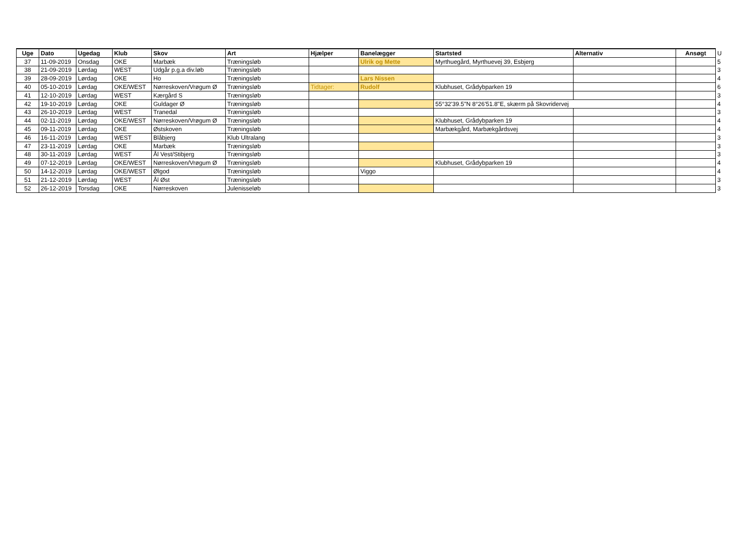| Uge | Dato | Ugedag | Klub | Skov | Art | Hjælper | Banelægger | Startsted | Alternativ | Ansøgt | U |
| 37 | 11-09-2019 | Onsdag | OKE | Marbæk | Træningsløb | | Ulrik og Mette | Myrthuegård, Myrthuevej 39, Esbjerg | | | 5 |
| 38 | 21-09-2019 | Lørdag | WEST | Udgår p.g.a div.løb | Træningsløb | | | | | | 3 |
| 39 | 28-09-2019 | Lørdag | OKE | Ho | Træningsløb | | Lars Nissen | | | | 4 |
| 40 | 05-10-2019 | Lørdag | OKE/WEST | Nørreskoven/Vrøgum Ø | Træningsløb | Tidtager: | Rudolf | Klubhuset, Grådybparken 19 | | | 6 |
| 41 | 12-10-2019 | Lørdag | WEST | Kærgård S | Træningsløb | | | | | | 3 |
| 42 | 19-10-2019 | Lørdag | OKE | Guldager Ø | Træningsløb | | | 55°32'39.5"N 8°26'51.8"E, skærm på Skovridervej | | | 4 |
| 43 | 26-10-2019 | Lørdag | WEST | Tranedal | Træningsløb | | | | | | 3 |
| 44 | 02-11-2019 | Lørdag | OKE/WEST | Nørreskoven/Vrøgum Ø | Træningsløb | | | Klubhuset, Grådybparken 19 | | | 4 |
| 45 | 09-11-2019 | Lørdag | OKE | Østskoven | Træningsløb | | | Marbækgård, Marbækgårdsvej | | | 4 |
| 46 | 16-11-2019 | Lørdag | WEST | Blåbjerg | Klub Ultralang | | | | | | 3 |
| 47 | 23-11-2019 | Lørdag | OKE | Marbæk | Træningsløb | | | | | | 3 |
| 48 | 30-11-2019 | Lørdag | WEST | Ål Vest/Stibjerg | Træningsløb | | | | | | 3 |
| 49 | 07-12-2019 | Lørdag | OKE/WEST | Nørreskoven/Vrøgum Ø | Træningsløb | | | Klubhuset, Grådybparken 19 | | | 4 |
| 50 | 14-12-2019 | Lørdag | OKE/WEST | Ølgod | Træningsløb | | Viggo | | | | 4 |
| 51 | 21-12-2019 | Lørdag | WEST | Ål Øst | Træningsløb | | | | | | 3 |
| 52 | 26-12-2019 | Torsdag | OKE | Nørreskoven | Julenisseløb | | | | | | 3 |